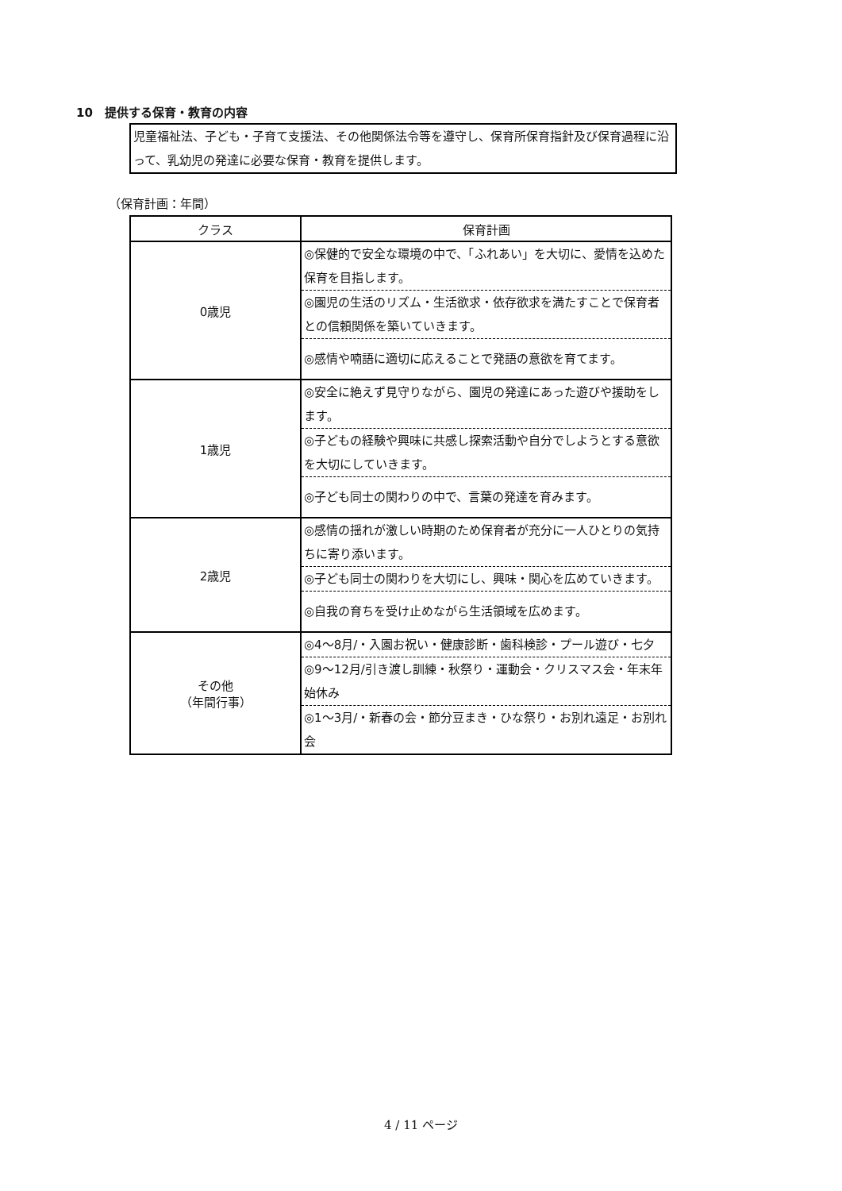10　提供する保育・教育の内容
児童福祉法、子ども・子育て支援法、その他関係法令等を遵守し、保育所保育指針及び保育過程に沿って、乳幼児の発達に必要な保育・教育を提供します。
（保育計画：年間）
| クラス | 保育計画 |
| --- | --- |
| 0歳児 | ◎保健的で安全な環境の中で、「ふれあい」を大切に、愛情を込めた保育を目指します。 ◎園児の生活のリズム・生活欲求・依存欲求を満たすことで保育者との信頼関係を築いていきます。 ◎感情や喃語に適切に応えることで発語の意欲を育てます。 |
| 1歳児 | ◎安全に絶えず見守りながら、園児の発達にあった遊びや援助をします。 ◎子どもの経験や興味に共感し探索活動や自分でしようとする意欲を大切にしていきます。 ◎子ども同士の関わりの中で、言葉の発達を育みます。 |
| 2歳児 | ◎感情の揺れが激しい時期のため保育者が充分に一人ひとりの気持ちに寄り添います。 ◎子ども同士の関わりを大切にし、興味・関心を広めていきます。 ◎自我の育ちを受け止めながら生活領域を広めます。 |
| その他 （年間行事） | ◎4～8月/・入園お祝い・健康診断・歯科検診・プール遊び・七夕 ◎9～12月/引き渡し訓練・秋祭り・運動会・クリスマス会・年末年始休み ◎1～3月/・新春の会・節分豆まき・ひな祭り・お別れ遠足・お別れ会 |
4 / 11 ページ